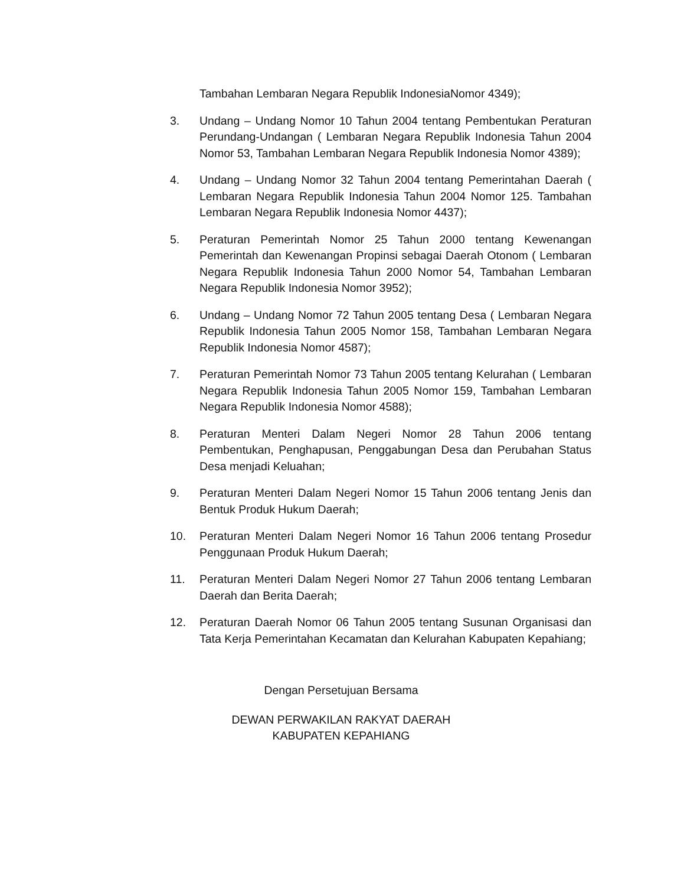Tambahan Lembaran Negara Republik IndonesiaNomor 4349);
3. Undang – Undang Nomor 10 Tahun 2004 tentang Pembentukan Peraturan Perundang-Undangan ( Lembaran Negara Republik Indonesia Tahun 2004 Nomor 53, Tambahan Lembaran Negara Republik Indonesia Nomor 4389);
4. Undang – Undang Nomor 32 Tahun 2004 tentang Pemerintahan Daerah ( Lembaran Negara Republik Indonesia Tahun 2004 Nomor 125. Tambahan Lembaran Negara Republik Indonesia Nomor 4437);
5. Peraturan Pemerintah Nomor 25 Tahun 2000 tentang Kewenangan Pemerintah dan Kewenangan Propinsi sebagai Daerah Otonom ( Lembaran Negara Republik Indonesia Tahun 2000 Nomor 54, Tambahan Lembaran Negara Republik Indonesia Nomor 3952);
6. Undang – Undang Nomor 72 Tahun 2005 tentang Desa ( Lembaran Negara Republik Indonesia Tahun 2005 Nomor 158, Tambahan Lembaran Negara Republik Indonesia Nomor 4587);
7. Peraturan Pemerintah Nomor 73 Tahun 2005 tentang Kelurahan ( Lembaran Negara Republik Indonesia Tahun 2005 Nomor 159, Tambahan Lembaran Negara Republik Indonesia Nomor 4588);
8. Peraturan Menteri Dalam Negeri Nomor 28 Tahun 2006 tentang Pembentukan, Penghapusan, Penggabungan Desa dan Perubahan Status Desa menjadi Keluahan;
9. Peraturan Menteri Dalam Negeri Nomor 15 Tahun 2006 tentang Jenis dan Bentuk Produk Hukum Daerah;
10. Peraturan Menteri Dalam Negeri Nomor 16 Tahun 2006 tentang Prosedur Penggunaan Produk Hukum Daerah;
11. Peraturan Menteri Dalam Negeri Nomor 27 Tahun 2006 tentang Lembaran Daerah dan Berita Daerah;
12. Peraturan Daerah Nomor 06 Tahun 2005 tentang Susunan Organisasi dan Tata Kerja Pemerintahan Kecamatan dan Kelurahan Kabupaten Kepahiang;
Dengan Persetujuan Bersama
DEWAN PERWAKILAN RAKYAT DAERAH
KABUPATEN KEPAHIANG